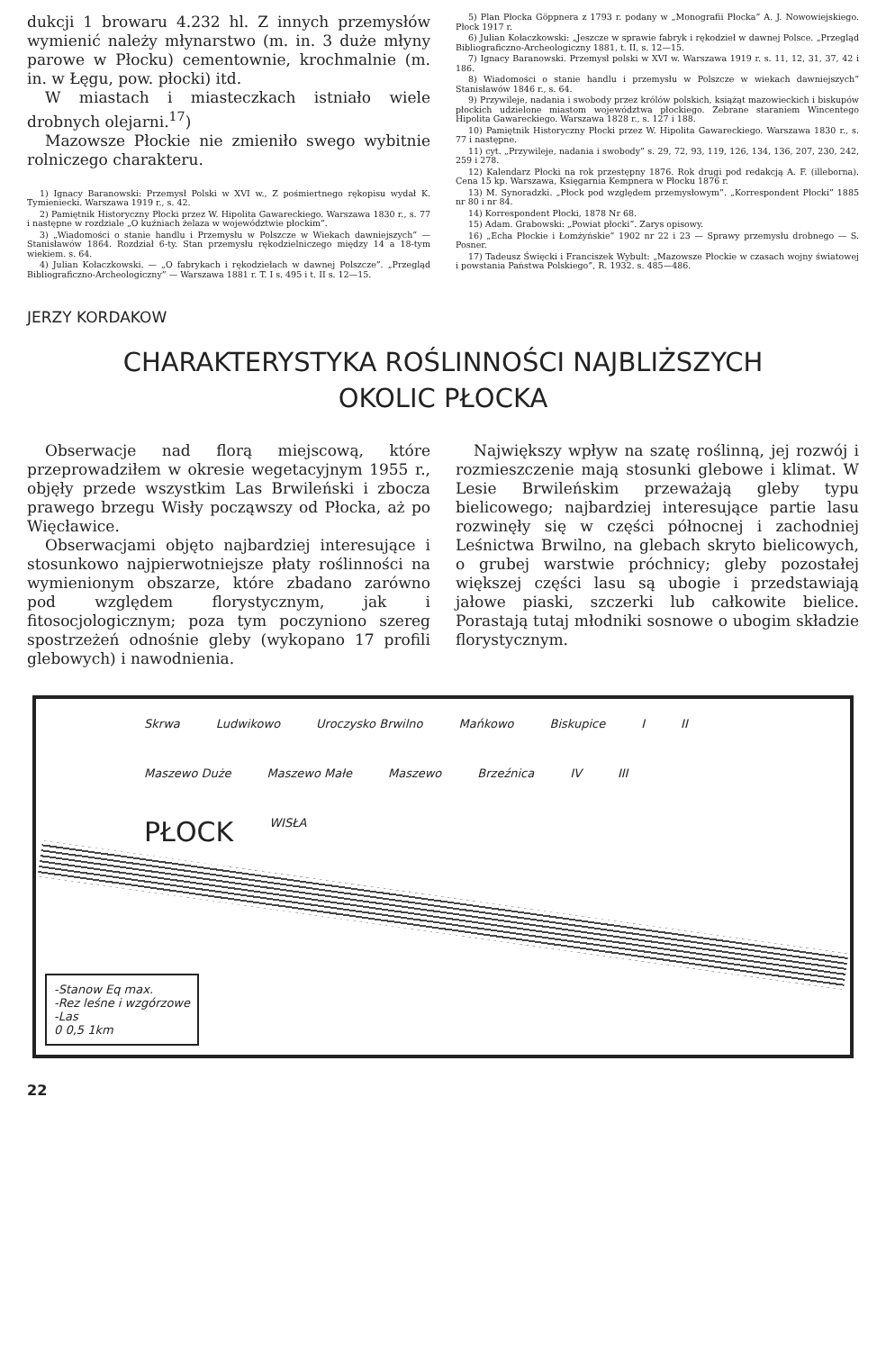dukcji 1 browaru 4.232 hl. Z innych przemysłów wymienić należy młynarstwo (m. in. 3 duże młyny parowe w Płocku) cementownie, krochmalnie (m. in. w Łęgu, pow. płocki) itd.
W miastach i miasteczkach istniało wiele drobnych olejarni.<sup>17</sup>)
Mazowsze Płockie nie zmieniło swego wybitnie rolniczego charakteru.
1) Ignacy Baranowski: Przemysł Polski w XVI w., Z pośmiertnego rękopisu wydał K. Tymieniecki. Warszawa 1919 r., s. 42.
2) Pamiętnik Historyczny Płocki przez W. Hipolita Gawareckiego. Warszawa 1830 r., s. 77 i następne w rozdziale „O kuźniach żelaza w województwie płockim”.
3) „Wiadomości o stanie handlu i Przemysłu w Polszcze w Wiekach dawniejszych” — Stanisławów 1864. Rozdział 6-ty. Stan przemysłu rękodzielniczego między 14 a 18-tym wiekiem. s. 64.
4) Julian Kołaczkowski. — „O fabrykach i rękodziełach w dawnej Polszcze”. „Przegląd Bibliograficzno-Archeologiczny” — Warszawa 1881 r. T. I s. 495 i t. II s. 12—15.
5) Plan Płocka Göppnera z 1793 r. podany w „Monografii Płocka” A. J. Nowowiejskiego. Płock 1917 r.
6) Julian Kołaczkowski: „Jeszcze w sprawie fabryk i rękodzieł w dawnej Polsce. „Przegląd Bibliograficzno-Archeologiczny 1881, t. II, s. 12—15.
7) Ignacy Baranowski. Przemysł polski w XVI w. Warszawa 1919 r. s. 11, 12, 31, 37, 42 i 186.
8) Wiadomości o stanie handlu i przemysłu w Polszcze w wiekach dawniejszych” Stanisławów 1846 r., s. 64.
9) Przywileje, nadania i swobody przez królów polskich, książąt mazowieckich i biskupów płockich udzielone miastom województwa płockiego. Zebrane staraniem Wincentego Hipolita Gawareckiego. Warszawa 1828 r., s. 127 i 188.
10) Pamiętnik Historyczny Płocki przez W. Hipolita Gawareckiego. Warszawa 1830 r., s. 77 i następne.
11) cyt. „Przywileje, nadania i swobody” s. 29, 72, 93, 119, 126, 134, 136, 207, 230, 242, 259 i 278.
12) Kalendarz Płocki na rok przestępny 1876. Rok drugi pod redakcją A. F. (illeborna). Cena 15 kp. Warszawa, Księgarnia Kempnera w Płocku 1876 r.
13) M. Synoradzki. „Płock pod względem przemysłowym”. „Korrespondent Płocki” 1885 nr 80 i nr 84.
14) Korrespondent Płocki, 1878 Nr 68.
15) Adam. Grabowski: „Powiat płocki”. Zarys opisowy.
16) „Echa Płockie i Łomżyńskie” 1902 nr 22 i 23 — Sprawy przemysłu drobnego — S. Posner.
17) Tadeusz Święcki i Franciszek Wybult: „Mazowsze Płockie w czasach wojny światowej i powstania Państwa Polskiego”, R. 1932. s. 485—486.
JERZY KORDAKOW
CHARAKTERYSTYKA ROŚLINNOŚCI NAJBLIŻSZYCH
OKOLIC PŁOCKA
Obserwacje nad florą miejscową, które przeprowadziłem w okresie wegetacyjnym 1955 r., objęły przede wszystkim Las Brwileński i zbocza prawego brzegu Wisły począwszy od Płocka, aż po Więcławice.
Obserwacjami objęto najbardziej interesujące i stosunkowo najpierwotniejsze płaty roślinności na wymienionym obszarze, które zbadano zarówno pod względem florystycznym, jak i fitosocjologicznym; poza tym poczyniono szereg spostrzeżeń odnośnie gleby (wykopano 17 profili glebowych) i nawodnienia.
Największy wpływ na szatę roślinną, jej rozwój i rozmieszczenie mają stosunki glebowe i klimat. W Lesie Brwileńskim przeważają gleby typu bielicowego; najbardziej interesujące partie lasu rozwinęły się w części północnej i zachodniej Leśnictwa Brwilno, na glebach skryto bielicowych, o grubej warstwie próchnicy; gleby pozostałej większej części lasu są ubogie i przedstawiają jałowe piaski, szczerki lub całkowite bielice. Porastają tutaj młodniki sosnowe o ubogim składzie florystycznym.
Skrwa Ludwikowo Uroczysko Brwilno Mańkowo Biskupice I II Maszewo Duże Maszewo Małe Maszewo Brzeźnica IV III PŁOCK WISŁA
-Stanow Eq max.
-Rez leśne i wzgórzowe
-Las
0 0,5 1km
22